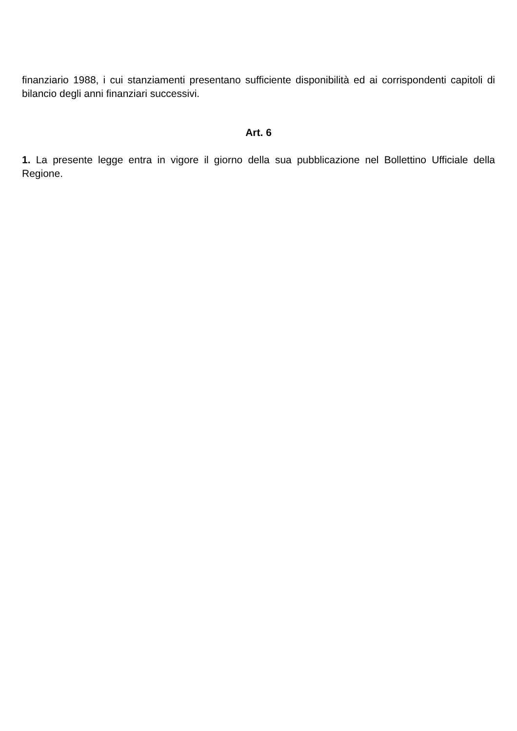finanziario 1988, i cui stanziamenti presentano sufficiente disponibilità ed ai corrispondenti capitoli di bilancio degli anni finanziari successivi.
Art. 6
1. La presente legge entra in vigore il giorno della sua pubblicazione nel Bollettino Ufficiale della Regione.